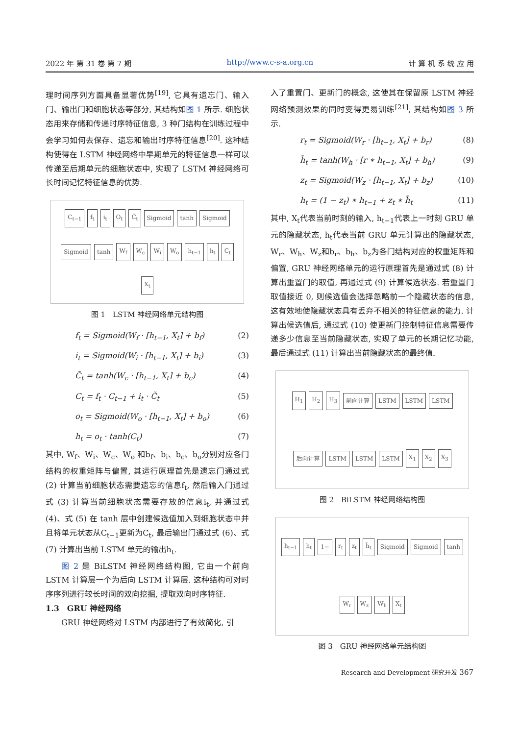2022 年 第 31 卷 第 7 期 http://www.c-s-a.org.cn 计 算 机 系 统 应 用
理时间序列方面具备显著优势<sup>[19]</sup>, 它具有遗忘门、输入门、输出门和细胞状态等部分, 其结构如图 1 所示. 细胞状态用来存储和传递时序特征信息, 3 种门结构在训练过程中会学习如何去保存、遗忘和输出时序特征信息<sup>[20]</sup>. 这种结构使得在 LSTM 神经网络中早期单元的特征信息一样可以传递至后期单元的细胞状态中, 实现了 LSTM 神经网络可长时间记忆特征信息的优势.
C<sub>t−1</sub> f<sub>t</sub> i<sub>t</sub> O<sub>t</sub> C̃<sub>t</sub> Sigmoid tanh Sigmoid Sigmoid tanh W<sub>f</sub> W<sub>c</sub> W<sub>i</sub> W<sub>o</sub> h<sub>t−1</sub> h<sub>t</sub> C<sub>t</sub> X<sub>t</sub>
图 1　LSTM 神经网络单元结构图
f<sub>t</sub> = Sigmoid(W<sub>f</sub> · [h<sub>t−1</sub>, X<sub>t</sub>] + b<sub>f</sub>) (2)
i<sub>t</sub> = Sigmoid(W<sub>i</sub> · [h<sub>t−1</sub>, X<sub>t</sub>] + b<sub>i</sub>) (3)
C̃<sub>t</sub> = tanh(W<sub>c</sub> · [h<sub>t−1</sub>, X<sub>t</sub>] + b<sub>c</sub>) (4)
C<sub>t</sub> = f<sub>t</sub> · C<sub>t−1</sub> + i<sub>t</sub> · C̃<sub>t</sub> (5)
o<sub>t</sub> = Sigmoid(W<sub>o</sub> · [h<sub>t−1</sub>, X<sub>t</sub>] + b<sub>o</sub>) (6)
h<sub>t</sub> = o<sub>t</sub> · tanh(C<sub>t</sub>) (7)
其中, W<sub>f</sub>、W<sub>i</sub>、W<sub>c</sub>、W<sub>o</sub> 和b<sub>f</sub>、b<sub>i</sub>、b<sub>c</sub>、b<sub>o</sub>分别对应各门结构的权重矩阵与偏置, 其运行原理首先是遗忘门通过式 (2) 计算当前细胞状态需要遗忘的信息f<sub>t</sub>, 然后输入门通过式 (3) 计算当前细胞状态需要存放的信息i<sub>t</sub>, 并通过式 (4)、式 (5) 在 tanh 层中创建候选值加入到细胞状态中并且将单元状态从C<sub>t−1</sub>更新为C<sub>t</sub>, 最后输出门通过式 (6)、式 (7) 计算出当前 LSTM 单元的输出h<sub>t</sub>.
图 2 是 BiLSTM 神经网络结构图, 它由一个前向 LSTM 计算层一个为后向 LSTM 计算层. 这种结构可对时序序列进行较长时间的双向挖掘, 提取双向时序特征.
1.3　GRU 神经网络
GRU 神经网络对 LSTM 内部进行了有效简化, 引
入了重置门、更新门的概念, 这使其在保留原 LSTM 神经网络预测效果的同时变得更易训练<sup>[21]</sup>, 其结构如图 3 所示.
r<sub>t</sub> = Sigmoid(W<sub>r</sub> · [h<sub>t−1</sub>, X<sub>t</sub>] + b<sub>r</sub>) (8)
h̃<sub>t</sub> = tanh(W<sub>h</sub> · [r ∗ h<sub>t−1</sub>, X<sub>t</sub>] + b<sub>h</sub>) (9)
z<sub>t</sub> = Sigmoid(W<sub>z</sub> · [h<sub>t−1</sub>, X<sub>t</sub>] + b<sub>z</sub>) (10)
h<sub>t</sub> = (1 − z<sub>t</sub>) ∗ h<sub>t−1</sub> + z<sub>t</sub> ∗ h̃<sub>t</sub> (11)
其中, X<sub>t</sub>代表当前时刻的输入, h<sub>t−1</sub>代表上一时刻 GRU 单元的隐藏状态, h<sub>t</sub>代表当前 GRU 单元计算出的隐藏状态, W<sub>r</sub>、W<sub>h</sub>、W<sub>z</sub>和b<sub>r</sub>、b<sub>h</sub>、b<sub>z</sub>为各门结构对应的权重矩阵和偏置, GRU 神经网络单元的运行原理首先是通过式 (8) 计算出重置门的取值, 再通过式 (9) 计算候选状态. 若重置门取值接近 0, 则候选值会选择忽略前一个隐藏状态的信息, 这有效地使隐藏状态具有丢弃不相关的特征信息的能力. 计算出候选值后, 通过式 (10) 使更新门控制特征信息需要传递多少信息至当前隐藏状态, 实现了单元的长期记忆功能, 最后通过式 (11) 计算出当前隐藏状态的最终值.
H<sub>1</sub> H<sub>2</sub> H<sub>3</sub> 前向计算 LSTM LSTM LSTM 后向计算 LSTM LSTM LSTM X<sub>1</sub> X<sub>2</sub> X<sub>3</sub>
图 2　BiLSTM 神经网络结构图
h<sub>t−1</sub> h<sub>t</sub> 1− r<sub>t</sub> z<sub>t</sub> h̃<sub>t</sub> Sigmoid Sigmoid tanh W<sub>r</sub> W<sub>z</sub> W<sub>h</sub> X<sub>t</sub>
图 3　GRU 神经网络单元结构图
Research and Development 研究开发 367